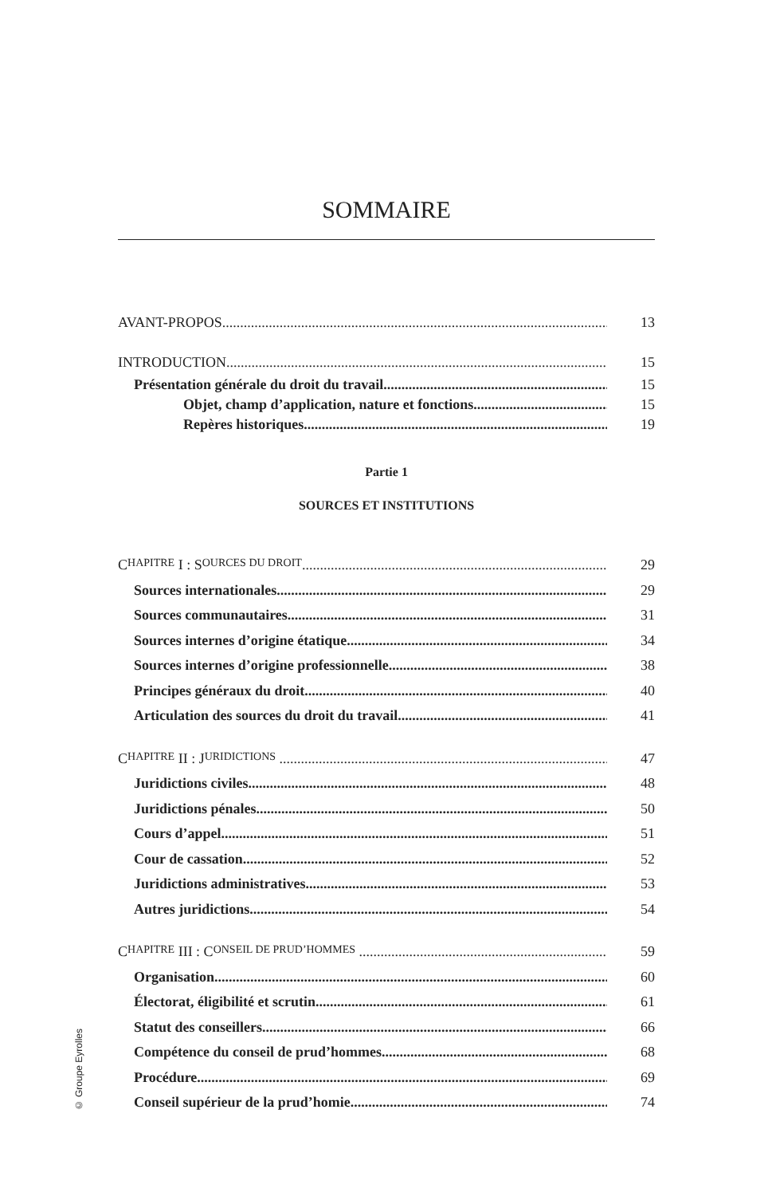© Groupe Eyrolles
SOMMAIRE
AVANT-PROPOS 13
INTRODUCTION 15
Présentation générale du droit du travail 15
Objet, champ d’application, nature et fonctions 15
Repères historiques 19
Partie 1
SOURCES ET INSTITUTIONS
C HAPITRE I : S OURCES DU DROIT 29
Sources internationales 29
Sources communautaires 31
Sources internes d’origine étatique 34
Sources internes d’origine professionnelle 38
Principes généraux du droit 40
Articulation des sources du droit du travail 41
C HAPITRE II : J URIDICTIONS 47
Juridictions civiles 48
Juridictions pénales 50
Cours d’appel 51
Cour de cassation 52
Juridictions administratives 53
Autres juridictions 54
C HAPITRE III : C ONSEIL DE PRUD’HOMMES 59
Organisation 60
Électorat, éligibilité et scrutin 61
Statut des conseillers 66
Compétence du conseil de prud’hommes 68
Procédure 69
Conseil supérieur de la prud’homie 74